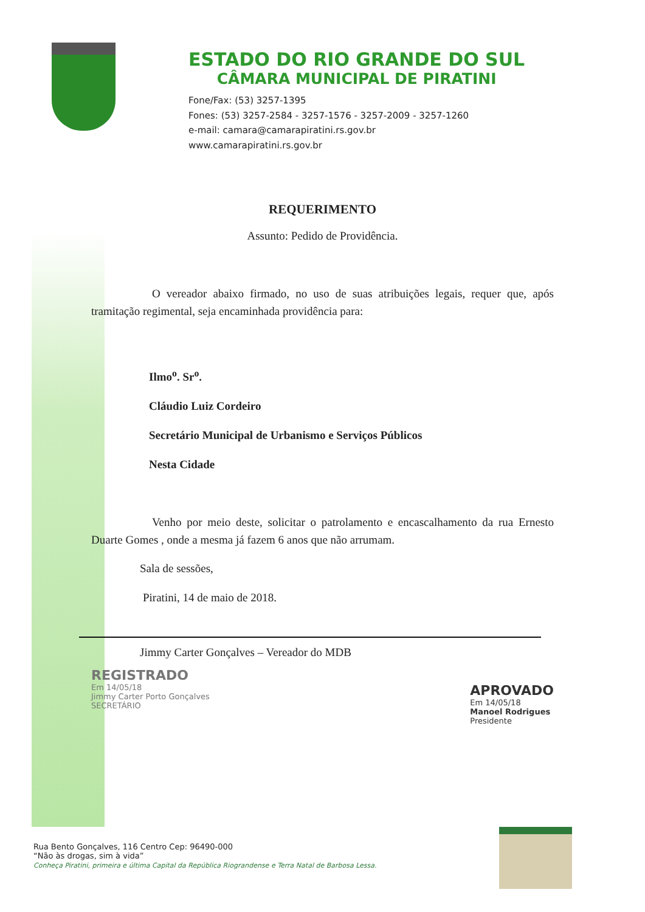ESTADO DO RIO GRANDE DO SUL
CÂMARA MUNICIPAL DE PIRATINI
Fone/Fax: (53) 3257-1395
Fones: (53) 3257-2584 - 3257-1576 - 3257-2009 - 3257-1260
e-mail: camara@camarapiratini.rs.gov.br
www.camarapiratini.rs.gov.br
REQUERIMENTO
Assunto: Pedido de Providência.
O vereador abaixo firmado, no uso de suas atribuições legais, requer que, após tramitação regimental, seja encaminhada providência para:
Ilmo<sup>o</sup>. Sr<sup>o</sup>.
Cláudio Luiz Cordeiro
Secretário Municipal de Urbanismo e Serviços Públicos
Nesta Cidade
Venho por meio deste, solicitar o patrolamento e encascalhamento da rua Ernesto Duarte Gomes , onde a mesma já fazem 6 anos que não arrumam.
Sala de sessões,
Piratini, 14 de maio de 2018.
Jimmy Carter Gonçalves – Vereador do MDB
REGISTRADO
Em 14/05/18
Jimmy Carter Porto Gonçalves
SECRETÁRIO
APROVADO
Em 14/05/18
Manoel Rodrigues
Presidente
Rua Bento Gonçalves, 116 Centro Cep: 96490-000
“Não às drogas, sim à vida”
Conheça Piratini, primeira e última Capital da República Riograndense e Terra Natal de Barbosa Lessa.